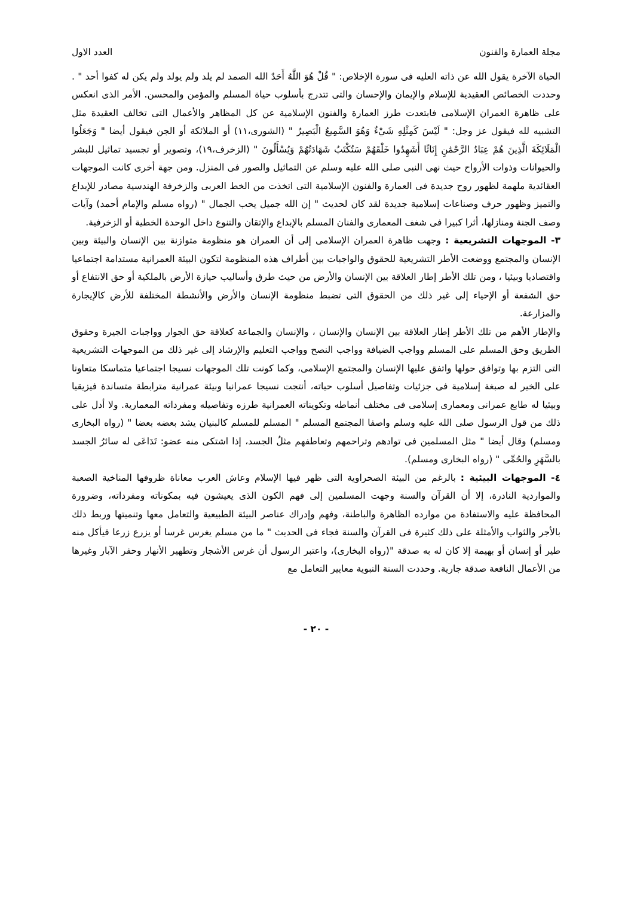مجلة العمارة والفنون العدد الاول
الحياة الآخرة يقول الله عن ذاته العليه فى سورة الإخلاص: " قُلْ هُوَ اللَّهُ أَحَدٌ الله الصمد لم يلد ولم يولد ولم يكن له كفوا أحد " . وحددت الخصائص العقيدية للإسلام والإيمان والإحسان والتى تتدرج بأسلوب حياة المسلم والمؤمن والمحسن. الأمر الذى انعكس على ظاهرة العمران الإسلامى فابتعدت طرز العمارة والفنون الإسلامية عن كل المظاهر والأعمال التى تخالف العقيدة مثل التشبيه لله فيقول عز وجل: " لَيْسَ كَمِثْلِهِ شَيْءٌ وَهُوَ السَّمِيعُ الْبَصِيرُ " (الشورى،١١) أو الملائكة أو الجن فيقول أيضا " وَجَعَلُوا الْمَلَائِكَةَ الَّذِينَ هُمْ عِبَادُ الرَّحْمَٰنِ إِنَاثًا أَشَهِدُوا خَلْقَهُمْ سَتُكْتَبُ شَهَادَتُهُمْ وَيُسْأَلُونَ " (الزخرف،١٩)، وتصوير أو تجسيد تماثيل للبشر والحيوانات وذوات الأرواح حيث نهى النبى صلى الله عليه وسلم عن التماثيل والصور فى المنزل. ومن جهة أخرى كانت الموجهات العقائدية ملهمة لظهور روح جديدة فى العمارة والفنون الإسلامية التى اتخذت من الخط العربى والزخرفة الهندسية مصادر للإبداع والتميز وظهور حرف وصناعات إسلامية جديدة لقد كان لحديث " إن الله جميل يحب الجمال " (رواه مسلم والإمام أحمد) وآيات وصف الجنة ومنازلها، أثرا كبيرا فى شغف المعمارى والفنان المسلم بالإبداع والإتقان والتنوع داخل الوحدة الخطية أو الزخرفية.
٣- الموجهات التشريعية : وجهت ظاهرة العمران الإسلامى إلى أن العمران هو منظومة متوازنة بين الإنسان والبيئة وبين الإنسان والمجتمع ووضعت الأطر التشريعية للحقوق والواجبات بين أطراف هذه المنظومة لتكون البيئة العمرانية مستدامة اجتماعيا واقتصاديا وبيئيا ، ومن تلك الأطر إطار العلاقة بين الإنسان والأرض من حيث طرق وأساليب حيازة الأرض بالملكية أو حق الانتفاع أو حق الشفعة أو الإحياء إلى غير ذلك من الحقوق التى تضبط منظومة الإنسان والأرض والأنشطة المختلفة للأرض كالإيجارة والمزارعة.
والإطار الأهم من تلك الأطر إطار العلاقة بين الإنسان والإنسان ، والإنسان والجماعة كعلاقة حق الجوار وواجبات الجيرة وحقوق الطريق وحق المسلم على المسلم وواجب الضيافة وواجب النصح وواجب التعليم والإرشاد إلى غير ذلك من الموجهات التشريعية التى التزم بها وتوافق حولها واتفق عليها الإنسان والمجتمع الإسلامى، وكما كونت تلك الموجهات نسيجا اجتماعيا متماسكا متعاونا على الخير له صبغة إسلامية فى جزئيات وتفاصيل أسلوب حياته، أنتجت نسيجا عمرانيا وبيئة عمرانية مترابطة متساندة فيزيقيا وبيئيا له طابع عمرانى ومعمارى إسلامى فى مختلف أنماطه وتكويناته العمرانية طرزه وتفاصيله ومفرداته المعمارية. ولا أدل على ذلك من قول الرسول صلى الله عليه وسلم واصفا المجتمع المسلم " المسلم للمسلم كالبنيان يشد بعضه بعضا " (رواه البخارى ومسلم) وقال أيضا " مثل المسلمين فى توادهم وتراحمهم وتعاطفهم مثلُ الجسد، إذا اشتكى منه عضو: تَدَاعَى له سائرُ الجسد بالسَّهَرِ والحُمِّى " (رواه البخارى ومسلم).
٤- الموجهات البيئية : بالرغم من البيئة الصحراوية التى ظهر فيها الإسلام وعاش العرب معاناة ظروفها المناخية الصعبة والمواردية النادرة، إلا أن القرآن والسنة وجهت المسلمين إلى فهم الكون الذى يعيشون فيه بمكوناته ومفرداته، وضرورة المحافظة عليه والاستفادة من موارده الظاهرة والباطنة، وفهم وإدراك عناصر البيئة الطبيعية والتعامل معها وتنميتها وربط ذلك بالأجر والثواب والأمثلة على ذلك كثيرة فى القرآن والسنة فجاء فى الحديث " ما من مسلم يغرس غرسا أو يزرع زرعا فيأكل منه طير أو إنسان أو بهيمة إلا كان له به صدقة "(رواه البخارى)، واعتبر الرسول أن غرس الأشجار وتطهير الأنهار وحفر الآبار وغيرها من الأعمال النافعة صدقة جارية. وحددت السنة النبوية معايير التعامل مع
- ٢٠ -